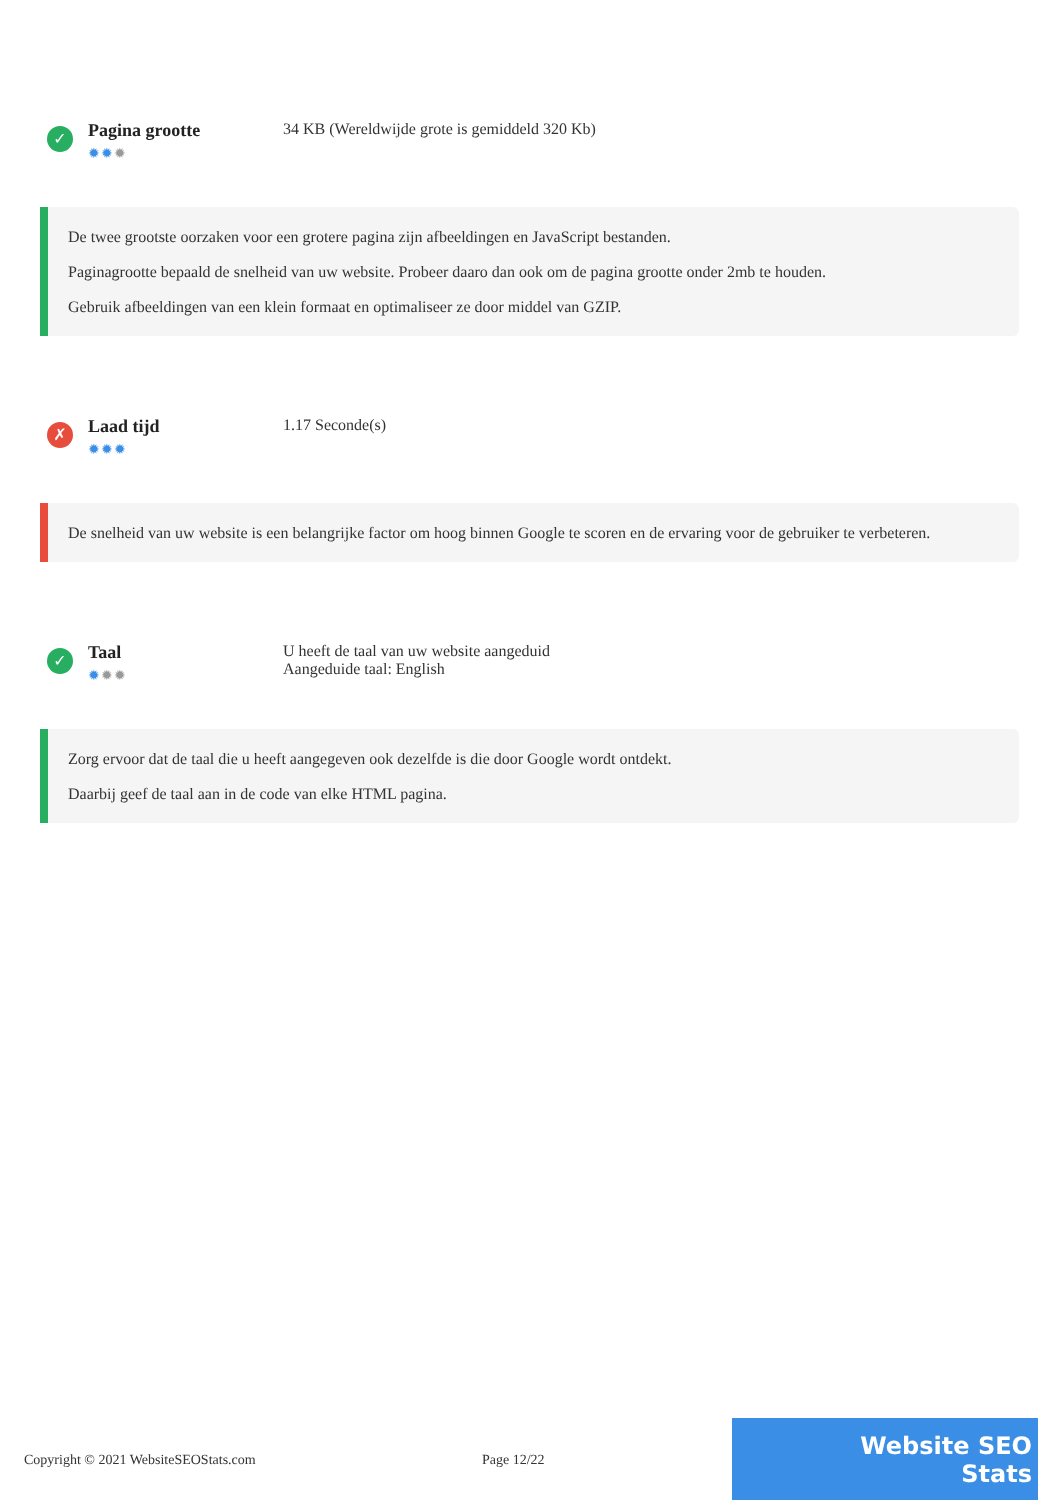✓
Pagina grootte
✹✹✹
34 KB (Wereldwijde grote is gemiddeld 320 Kb)
De twee grootste oorzaken voor een grotere pagina zijn afbeeldingen en JavaScript bestanden.
Paginagrootte bepaald de snelheid van uw website. Probeer daaro dan ook om de pagina grootte onder 2mb te houden.
Gebruik afbeeldingen van een klein formaat en optimaliseer ze door middel van GZIP.
✗
Laad tijd
✹✹✹
1.17 Seconde(s)
De snelheid van uw website is een belangrijke factor om hoog binnen Google te scoren en de ervaring voor de gebruiker te verbeteren.
✓
Taal
✹✹✹
U heeft de taal van uw website aangeduid
Aangeduide taal: English
Zorg ervoor dat de taal die u heeft aangegeven ook dezelfde is die door Google wordt ontdekt.
Daarbij geef de taal aan in de code van elke HTML pagina.
Copyright © 2021 WebsiteSEOStats.com Page 12/22
Website SEO Stats